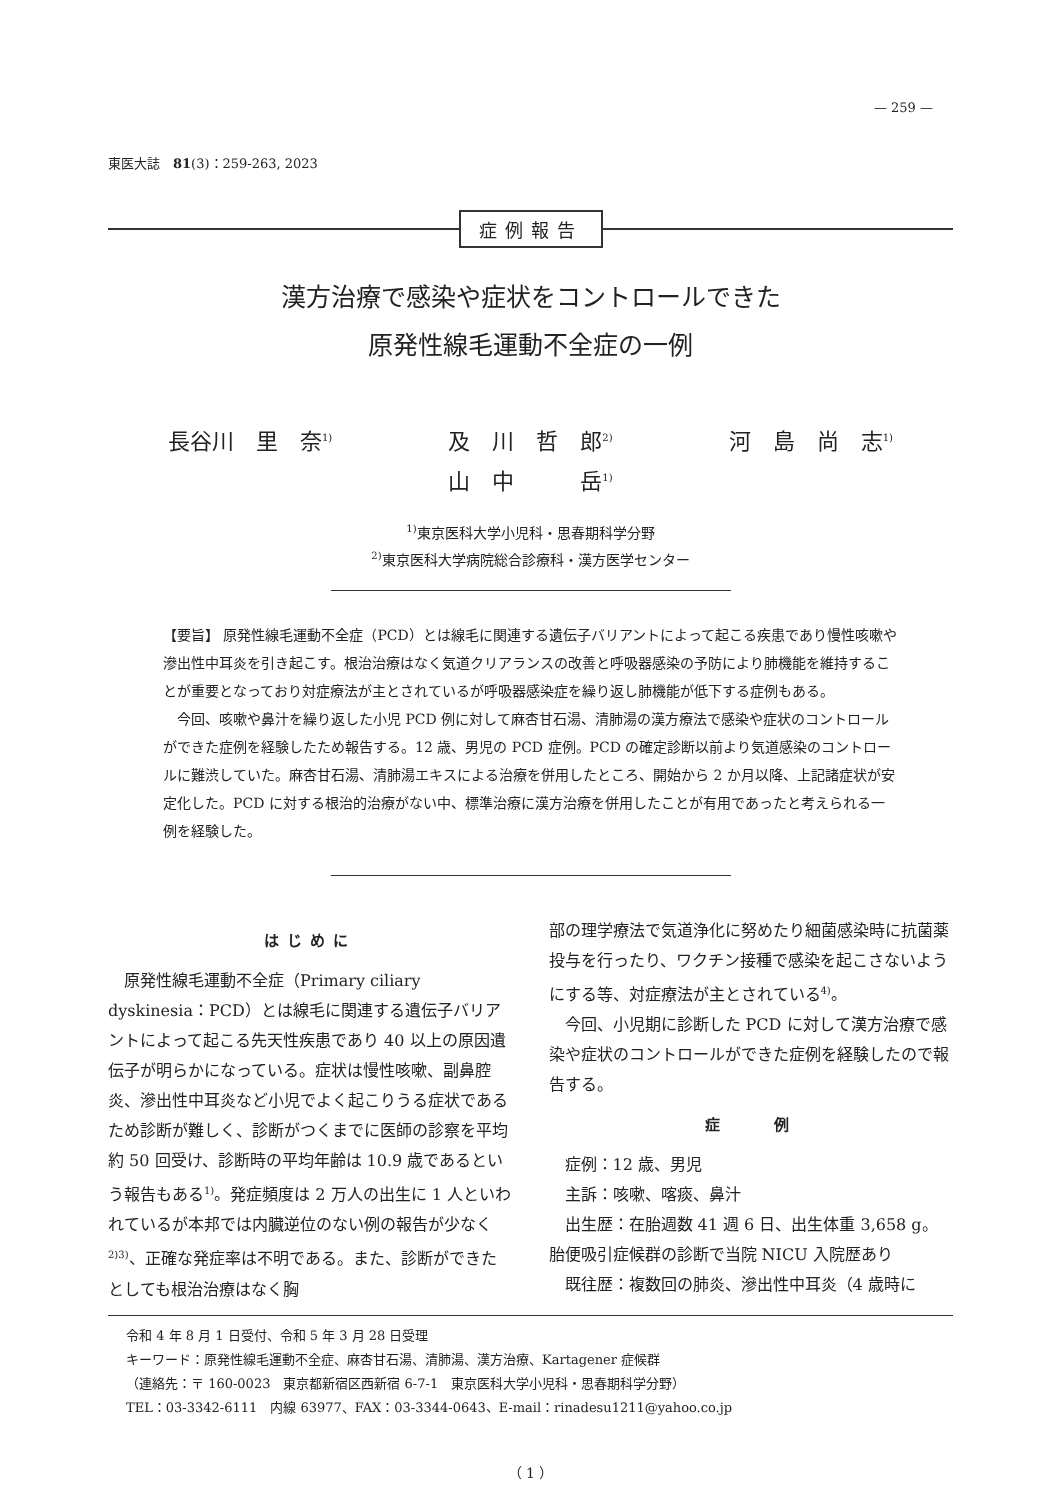— 259 —
東医大誌　81(3)：259‑263, 2023
症例報告
漢方治療で感染や症状をコントロールできた
原発性線毛運動不全症の一例
長谷川　里　奈<sup>1)</sup> 及　川　哲　郎<sup>2)</sup> 河　島　尚　志<sup>1)</sup>
山　中　　　岳<sup>1)</sup>
<sup>1)</sup> 東京医科大学小児科・思春期科学分野
<sup>2)</sup> 東京医科大学病院総合診療科・漢方医学センター
【要旨】 原発性線毛運動不全症（PCD）とは線毛に関連する遺伝子バリアントによって起こる疾患であり慢性咳嗽や滲出性中耳炎を引き起こす。根治治療はなく気道クリアランスの改善と呼吸器感染の予防により肺機能を維持することが重要となっており対症療法が主とされているが呼吸器感染症を繰り返し肺機能が低下する症例もある。
今回、咳嗽や鼻汁を繰り返した小児 PCD 例に対して麻杏甘石湯、清肺湯の漢方療法で感染や症状のコントロールができた症例を経験したため報告する。12 歳、男児の PCD 症例。PCD の確定診断以前より気道感染のコントロールに難渋していた。麻杏甘石湯、清肺湯エキスによる治療を併用したところ、開始から 2 か月以降、上記諸症状が安定化した。PCD に対する根治的治療がない中、標準治療に漢方治療を併用したことが有用であったと考えられる一例を経験した。
はじめに
原発性線毛運動不全症（Primary ciliary dyskinesia：PCD）とは線毛に関連する遺伝子バリアントによって起こる先天性疾患であり 40 以上の原因遺伝子が明らかになっている。症状は慢性咳嗽、副鼻腔炎、滲出性中耳炎など小児でよく起こりうる症状であるため診断が難しく、診断がつくまでに医師の診察を平均約 50 回受け、診断時の平均年齢は 10.9 歳であるという報告もある<sup>1)</sup>。発症頻度は 2 万人の出生に 1 人といわれているが本邦では内臓逆位のない例の報告が少なく<sup>2)3)</sup>、正確な発症率は不明である。また、診断ができたとしても根治治療はなく胸
部の理学療法で気道浄化に努めたり細菌感染時に抗菌薬投与を行ったり、ワクチン接種で感染を起こさないようにする等、対症療法が主とされている<sup>4)</sup>。
今回、小児期に診断した PCD に対して漢方治療で感染や症状のコントロールができた症例を経験したので報告する。
症　　例
症例：12 歳、男児
主訴：咳嗽、喀痰、鼻汁
出生歴：在胎週数 41 週 6 日、出生体重 3,658 g。胎便吸引症候群の診断で当院 NICU 入院歴あり
既往歴：複数回の肺炎、滲出性中耳炎（4 歳時に
令和 4 年 8 月 1 日受付、令和 5 年 3 月 28 日受理
キーワード：原発性線毛運動不全症、麻杏甘石湯、清肺湯、漢方治療、Kartagener 症候群
（連絡先：〒 160‑0023　東京都新宿区西新宿 6‑7‑1　東京医科大学小児科・思春期科学分野）
TEL：03‑3342‑6111　内線 63977、FAX：03‑3344‑0643、E‑mail：rinadesu1211@yahoo.co.jp
（ 1 ）